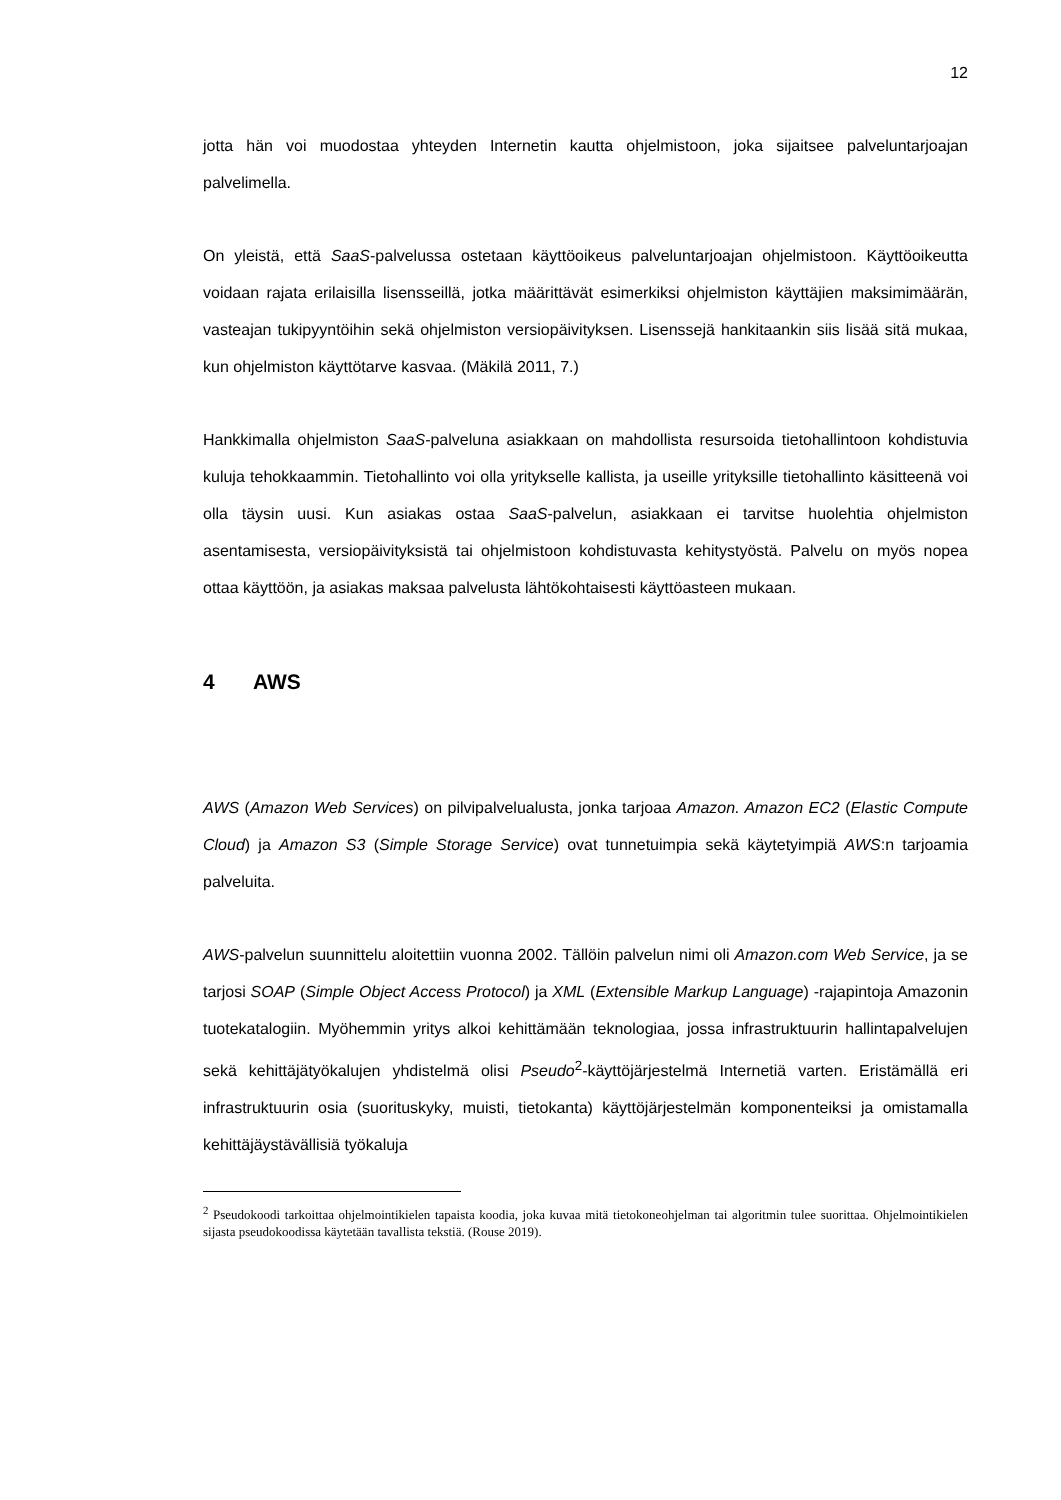12
jotta hän voi muodostaa yhteyden Internetin kautta ohjelmistoon, joka sijaitsee palveluntarjoajan palvelimella.
On yleistä, että SaaS-palvelussa ostetaan käyttöoikeus palveluntarjoajan ohjelmistoon. Käyttöoikeutta voidaan rajata erilaisilla lisensseillä, jotka määrittävät esimerkiksi ohjelmiston käyttäjien maksimimäärän, vasteajan tukipyyntöihin sekä ohjelmiston versiopäivityksen. Lisenssejä hankitaankin siis lisää sitä mukaa, kun ohjelmiston käyttötarve kasvaa. (Mäkilä 2011, 7.)
Hankkimalla ohjelmiston SaaS-palveluna asiakkaan on mahdollista resursoida tietohallintoon kohdistuvia kuluja tehokkaammin. Tietohallinto voi olla yritykselle kallista, ja useille yrityksille tietohallinto käsitteenä voi olla täysin uusi. Kun asiakas ostaa SaaS-palvelun, asiakkaan ei tarvitse huolehtia ohjelmiston asentamisesta, versiopäivityksistä tai ohjelmistoon kohdistuvasta kehitystyöstä. Palvelu on myös nopea ottaa käyttöön, ja asiakas maksaa palvelusta lähtökohtaisesti käyttöasteen mukaan.
4 AWS
AWS (Amazon Web Services) on pilvipalvelualusta, jonka tarjoaa Amazon. Amazon EC2 (Elastic Compute Cloud) ja Amazon S3 (Simple Storage Service) ovat tunnetuimpia sekä käytetyimpiä AWS:n tarjoamia palveluita.
AWS-palvelun suunnittelu aloitettiin vuonna 2002. Tällöin palvelun nimi oli Amazon.com Web Service, ja se tarjosi SOAP (Simple Object Access Protocol) ja XML (Extensible Markup Language) -rajapintoja Amazonin tuotekatalogiin. Myöhemmin yritys alkoi kehittämään teknologiaa, jossa infrastruktuurin hallintapalvelujen sekä kehittäjätyökalujen yhdistelmä olisi Pseudo<sup>2</sup>-käyttöjärjestelmä Internetiä varten. Eristämällä eri infrastruktuurin osia (suorituskyky, muisti, tietokanta) käyttöjärjestelmän komponenteiksi ja omistamalla kehittäjäystävällisiä työkaluja
<sup>2</sup> Pseudokoodi tarkoittaa ohjelmointikielen tapaista koodia, joka kuvaa mitä tietokoneohjelman tai algoritmin tulee suorittaa. Ohjelmointikielen sijasta pseudokoodissa käytetään tavallista tekstiä. (Rouse 2019).